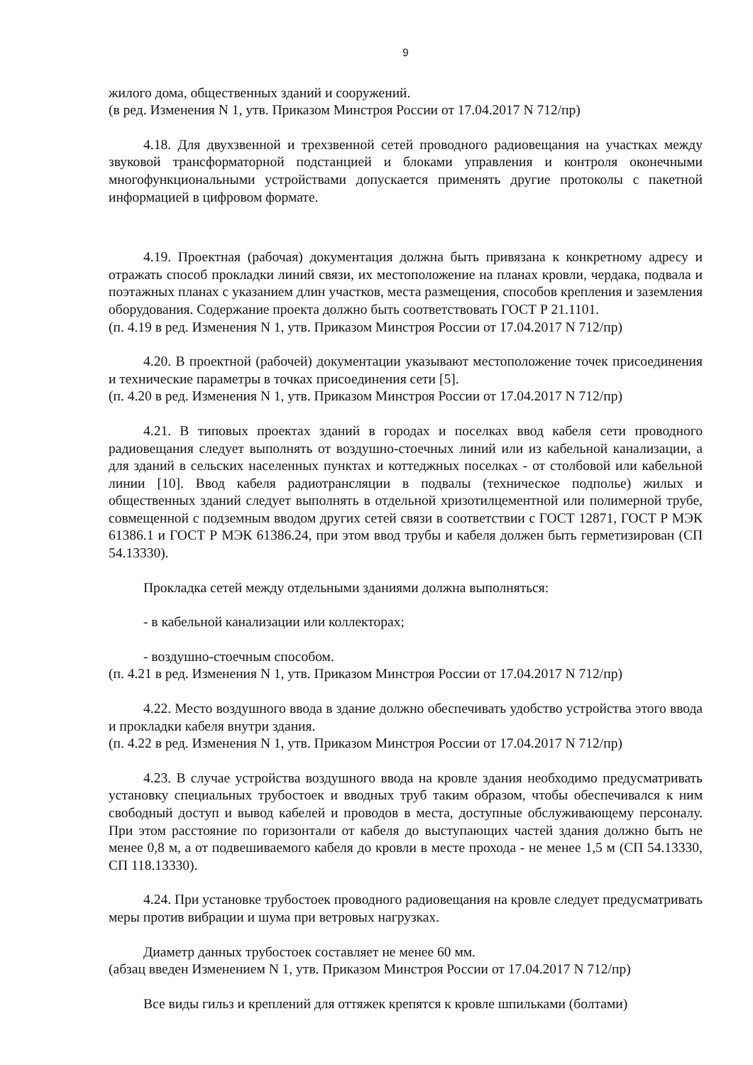9
жилого дома, общественных зданий и сооружений.
(в ред. Изменения N 1, утв. Приказом Минстроя России от 17.04.2017 N 712/пр)
4.18. Для двухзвенной и трехзвенной сетей проводного радиовещания на участках между звуковой трансформаторной подстанцией и блоками управления и контроля оконечными многофункциональными устройствами допускается применять другие протоколы с пакетной информацией в цифровом формате.
4.19. Проектная (рабочая) документация должна быть привязана к конкретному адресу и отражать способ прокладки линий связи, их местоположение на планах кровли, чердака, подвала и поэтажных планах с указанием длин участков, места размещения, способов крепления и заземления оборудования. Содержание проекта должно быть соответствовать ГОСТ Р 21.1101.
(п. 4.19 в ред. Изменения N 1, утв. Приказом Минстроя России от 17.04.2017 N 712/пр)
4.20. В проектной (рабочей) документации указывают местоположение точек присоединения и технические параметры в точках присоединения сети [5].
(п. 4.20 в ред. Изменения N 1, утв. Приказом Минстроя России от 17.04.2017 N 712/пр)
4.21. В типовых проектах зданий в городах и поселках ввод кабеля сети проводного радиовещания следует выполнять от воздушно-стоечных линий или из кабельной канализации, а для зданий в сельских населенных пунктах и коттеджных поселках - от столбовой или кабельной линии [10]. Ввод кабеля радиотрансляции в подвалы (техническое подполье) жилых и общественных зданий следует выполнять в отдельной хризотилцементной или полимерной трубе, совмещенной с подземным вводом других сетей связи в соответствии с ГОСТ 12871, ГОСТ Р МЭК 61386.1 и ГОСТ Р МЭК 61386.24, при этом ввод трубы и кабеля должен быть герметизирован (СП 54.13330).
Прокладка сетей между отдельными зданиями должна выполняться:
- в кабельной канализации или коллекторах;
- воздушно-стоечным способом.
(п. 4.21 в ред. Изменения N 1, утв. Приказом Минстроя России от 17.04.2017 N 712/пр)
4.22. Место воздушного ввода в здание должно обеспечивать удобство устройства этого ввода и прокладки кабеля внутри здания.
(п. 4.22 в ред. Изменения N 1, утв. Приказом Минстроя России от 17.04.2017 N 712/пр)
4.23. В случае устройства воздушного ввода на кровле здания необходимо предусматривать установку специальных трубостоек и вводных труб таким образом, чтобы обеспечивался к ним свободный доступ и вывод кабелей и проводов в места, доступные обслуживающему персоналу. При этом расстояние по горизонтали от кабеля до выступающих частей здания должно быть не менее 0,8 м, а от подвешиваемого кабеля до кровли в месте прохода - не менее 1,5 м (СП 54.13330, СП 118.13330).
4.24. При установке трубостоек проводного радиовещания на кровле следует предусматривать меры против вибрации и шума при ветровых нагрузках.
Диаметр данных трубостоек составляет не менее 60 мм.
(абзац введен Изменением N 1, утв. Приказом Минстроя России от 17.04.2017 N 712/пр)
Все виды гильз и креплений для оттяжек крепятся к кровле шпильками (болтами)